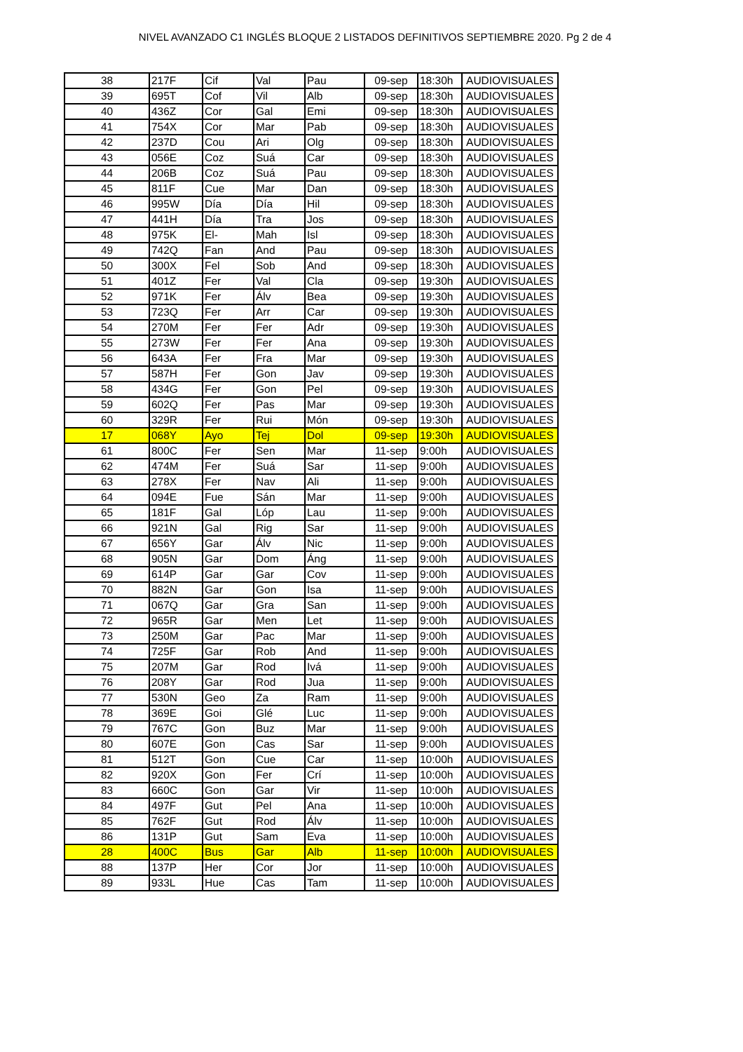NIVEL AVANZADO C1 INGLÉS BLOQUE 2 LISTADOS DEFINITIVOS SEPTIEMBRE 2020. Pg 2 de 4
| 38 | 217F | Cif | Val | Pau | 09-sep | 18:30h | AUDIOVISUALES |
| 39 | 695T | Cof | Vil | Alb | 09-sep | 18:30h | AUDIOVISUALES |
| 40 | 436Z | Cor | Gal | Emi | 09-sep | 18:30h | AUDIOVISUALES |
| 41 | 754X | Cor | Mar | Pab | 09-sep | 18:30h | AUDIOVISUALES |
| 42 | 237D | Cou | Ari | Olg | 09-sep | 18:30h | AUDIOVISUALES |
| 43 | 056E | Coz | Suá | Car | 09-sep | 18:30h | AUDIOVISUALES |
| 44 | 206B | Coz | Suá | Pau | 09-sep | 18:30h | AUDIOVISUALES |
| 45 | 811F | Cue | Mar | Dan | 09-sep | 18:30h | AUDIOVISUALES |
| 46 | 995W | Día | Día | Hil | 09-sep | 18:30h | AUDIOVISUALES |
| 47 | 441H | Día | Tra | Jos | 09-sep | 18:30h | AUDIOVISUALES |
| 48 | 975K | El- | Mah | Isl | 09-sep | 18:30h | AUDIOVISUALES |
| 49 | 742Q | Fan | And | Pau | 09-sep | 18:30h | AUDIOVISUALES |
| 50 | 300X | Fel | Sob | And | 09-sep | 18:30h | AUDIOVISUALES |
| 51 | 401Z | Fer | Val | Cla | 09-sep | 19:30h | AUDIOVISUALES |
| 52 | 971K | Fer | Álv | Bea | 09-sep | 19:30h | AUDIOVISUALES |
| 53 | 723Q | Fer | Arr | Car | 09-sep | 19:30h | AUDIOVISUALES |
| 54 | 270M | Fer | Fer | Adr | 09-sep | 19:30h | AUDIOVISUALES |
| 55 | 273W | Fer | Fer | Ana | 09-sep | 19:30h | AUDIOVISUALES |
| 56 | 643A | Fer | Fra | Mar | 09-sep | 19:30h | AUDIOVISUALES |
| 57 | 587H | Fer | Gon | Jav | 09-sep | 19:30h | AUDIOVISUALES |
| 58 | 434G | Fer | Gon | Pel | 09-sep | 19:30h | AUDIOVISUALES |
| 59 | 602Q | Fer | Pas | Mar | 09-sep | 19:30h | AUDIOVISUALES |
| 60 | 329R | Fer | Rui | Món | 09-sep | 19:30h | AUDIOVISUALES |
| 17 | 068Y | Ayo | Tej | Dol | 09-sep | 19:30h | AUDIOVISUALES |
| 61 | 800C | Fer | Sen | Mar | 11-sep | 9:00h | AUDIOVISUALES |
| 62 | 474M | Fer | Suá | Sar | 11-sep | 9:00h | AUDIOVISUALES |
| 63 | 278X | Fer | Nav | Ali | 11-sep | 9:00h | AUDIOVISUALES |
| 64 | 094E | Fue | Sán | Mar | 11-sep | 9:00h | AUDIOVISUALES |
| 65 | 181F | Gal | Lóp | Lau | 11-sep | 9:00h | AUDIOVISUALES |
| 66 | 921N | Gal | Rig | Sar | 11-sep | 9:00h | AUDIOVISUALES |
| 67 | 656Y | Gar | Álv | Nic | 11-sep | 9:00h | AUDIOVISUALES |
| 68 | 905N | Gar | Dom | Áng | 11-sep | 9:00h | AUDIOVISUALES |
| 69 | 614P | Gar | Gar | Cov | 11-sep | 9:00h | AUDIOVISUALES |
| 70 | 882N | Gar | Gon | Isa | 11-sep | 9:00h | AUDIOVISUALES |
| 71 | 067Q | Gar | Gra | San | 11-sep | 9:00h | AUDIOVISUALES |
| 72 | 965R | Gar | Men | Let | 11-sep | 9:00h | AUDIOVISUALES |
| 73 | 250M | Gar | Pac | Mar | 11-sep | 9:00h | AUDIOVISUALES |
| 74 | 725F | Gar | Rob | And | 11-sep | 9:00h | AUDIOVISUALES |
| 75 | 207M | Gar | Rod | Ivá | 11-sep | 9:00h | AUDIOVISUALES |
| 76 | 208Y | Gar | Rod | Jua | 11-sep | 9:00h | AUDIOVISUALES |
| 77 | 530N | Geo | Za | Ram | 11-sep | 9:00h | AUDIOVISUALES |
| 78 | 369E | Goi | Glé | Luc | 11-sep | 9:00h | AUDIOVISUALES |
| 79 | 767C | Gon | Buz | Mar | 11-sep | 9:00h | AUDIOVISUALES |
| 80 | 607E | Gon | Cas | Sar | 11-sep | 9:00h | AUDIOVISUALES |
| 81 | 512T | Gon | Cue | Car | 11-sep | 10:00h | AUDIOVISUALES |
| 82 | 920X | Gon | Fer | Crí | 11-sep | 10:00h | AUDIOVISUALES |
| 83 | 660C | Gon | Gar | Vir | 11-sep | 10:00h | AUDIOVISUALES |
| 84 | 497F | Gut | Pel | Ana | 11-sep | 10:00h | AUDIOVISUALES |
| 85 | 762F | Gut | Rod | Álv | 11-sep | 10:00h | AUDIOVISUALES |
| 86 | 131P | Gut | Sam | Eva | 11-sep | 10:00h | AUDIOVISUALES |
| 28 | 400C | Bus | Gar | Alb | 11-sep | 10:00h | AUDIOVISUALES |
| 88 | 137P | Her | Cor | Jor | 11-sep | 10:00h | AUDIOVISUALES |
| 89 | 933L | Hue | Cas | Tam | 11-sep | 10:00h | AUDIOVISUALES |